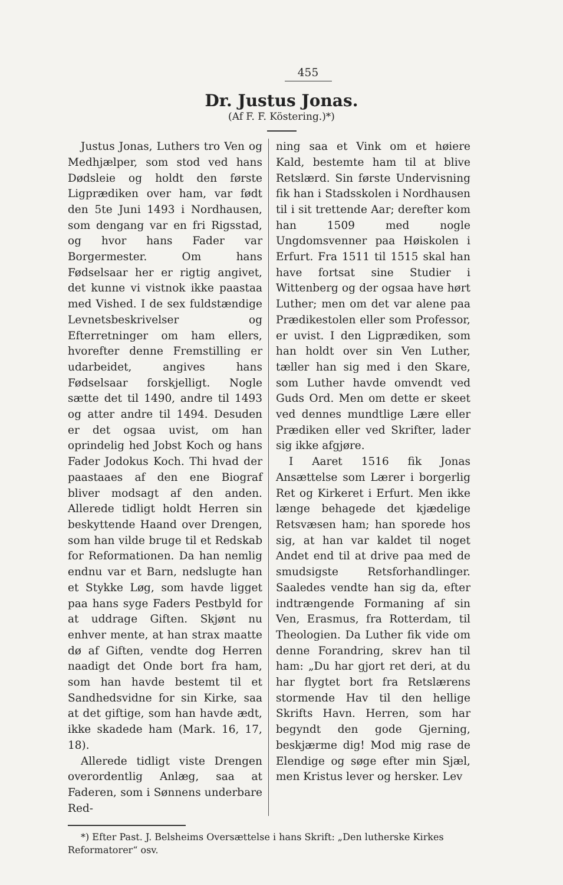455
Dr. Justus Jonas.
(Af F. F. Köstering.)*)
Justus Jonas, Luthers tro Ven og Medhjælper, som stod ved hans Dødsleie og holdt den første Ligprædiken over ham, var født den 5te Juni 1493 i Nordhausen, som dengang var en fri Rigsstad, og hvor hans Fader var Borgermester. Om hans Fødselsaar her er rigtig angivet, det kunne vi vistnok ikke paastaa med Vished. I de sex fuldstændige Levnetsbeskrivelser og Efterretninger om ham ellers, hvorefter denne Fremstilling er udarbeidet, angives hans Fødselsaar forskjelligt. Nogle sætte det til 1490, andre til 1493 og atter andre til 1494. Desuden er det ogsaa uvist, om han oprindelig hed Jobst Koch og hans Fader Jodokus Koch. Thi hvad der paastaaes af den ene Biograf bliver modsagt af den anden. Allerede tidligt holdt Herren sin beskyttende Haand over Drengen, som han vilde bruge til et Redskab for Reformationen. Da han nemlig endnu var et Barn, nedslugte han et Stykke Løg, som havde ligget paa hans syge Faders Pestbyld for at uddrage Giften. Skjønt nu enhver mente, at han strax maatte dø af Giften, vendte dog Herren naadigt det Onde bort fra ham, som han havde bestemt til et Sandhedsvidne for sin Kirke, saa at det giftige, som han havde ædt, ikke skadede ham (Mark. 16, 17, 18).
Allerede tidligt viste Drengen overordentlig Anlæg, saa at Faderen, som i Sønnens underbare Red-
ning saa et Vink om et høiere Kald, bestemte ham til at blive Retslærd. Sin første Undervisning fik han i Stadsskolen i Nordhausen til i sit trettende Aar; derefter kom han 1509 med nogle Ungdomsvenner paa Høiskolen i Erfurt. Fra 1511 til 1515 skal han have fortsat sine Studier i Wittenberg og der ogsaa have hørt Luther; men om det var alene paa Prædikestolen eller som Professor, er uvist. I den Ligprædiken, som han holdt over sin Ven Luther, tæller han sig med i den Skare, som Luther havde omvendt ved Guds Ord. Men om dette er skeet ved dennes mundtlige Lære eller Prædiken eller ved Skrifter, lader sig ikke afgjøre.
I Aaret 1516 fik Jonas Ansættelse som Lærer i borgerlig Ret og Kirkeret i Erfurt. Men ikke længe behagede det kjædelige Retsvæsen ham; han sporede hos sig, at han var kaldet til noget Andet end til at drive paa med de smudsigste Retsforhandlinger. Saaledes vendte han sig da, efter indtrængende Formaning af sin Ven, Erasmus, fra Rotterdam, til Theologien. Da Luther fik vide om denne Forandring, skrev han til ham: „Du har gjort ret deri, at du har flygtet bort fra Retslærens stormende Hav til den hellige Skrifts Havn. Herren, som har begyndt den gode Gjerning, beskjærme dig! Mod mig rase de Elendige og søge efter min Sjæl, men Kristus lever og hersker. Lev
*) Efter Past. J. Belsheims Oversættelse i hans Skrift: „Den lutherske Kirkes Reformatorer“ osv.